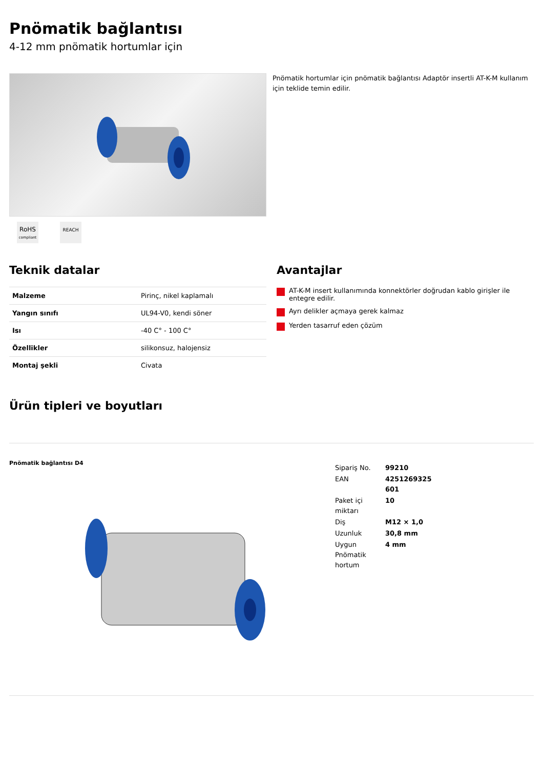Pnömatik bağlantısı
4-12 mm pnömatik hortumlar için
RoHS
compliant
REACH
Pnömatik hortumlar için pnömatik bağlantısı Adaptör insertli AT-K-M kullanım için teklide temin edilir.
Teknik datalar
| Malzeme | Pirinç, nikel kaplamalı |
| Yangın sınıfı | UL94-V0, kendi söner |
| Isı | -40 C° - 100 C° |
| Özellikler | silikonsuz, halojensiz |
| Montaj şekli | Civata |
Avantajlar
AT-K-M insert kullanımında konnektörler doğrudan kablo girişler ile entegre edilir.
Ayrı delikler açmaya gerek kalmaz
Yerden tasarruf eden çözüm
Ürün tipleri ve boyutları
Pnömatik bağlantısı D4
| Sipariş No. | 99210 |
| EAN | 4251269325 601 |
| Paket içi miktarı | 10 |
| Diş | M12 × 1,0 |
| Uzunluk | 30,8 mm |
| Uygun Pnömatik hortum | 4 mm |